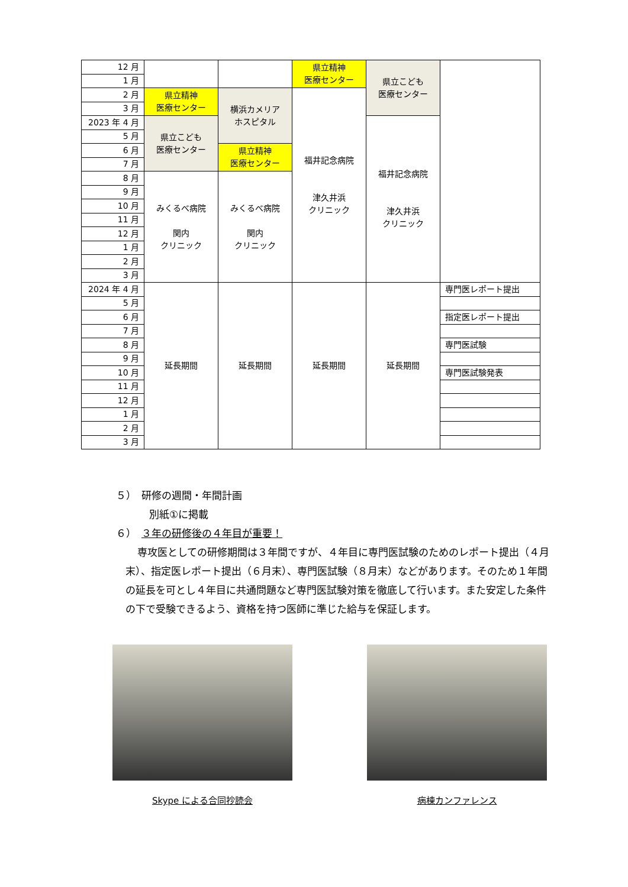| 12 月 | | | 県立精神 医療センター | 県立こども 医療センター | |
| 1 月 | | | | | |
| 2 月 | 県立精神 医療センター | 横浜カメリア ホスピタル | 福井記念病院 津久井浜 クリニック | | |
| 3 月 | | | | | |
| 2023 年 4 月 | 県立こども 医療センター | | | 福井記念病院 津久井浜 クリニック | |
| 5 月 | | | | | |
| 6 月 | | 県立精神 医療センター | | | |
| 7 月 | | | | | |
| 8 月 | みくるべ病院 関内 クリニック | みくるべ病院 関内 クリニック | | | |
| 9 月 | | | | | |
| 10 月 | | | | | |
| 11 月 | | | | | |
| 12 月 | | | | | |
| 1 月 | | | | | |
| 2 月 | | | | | |
| 3 月 | | | | | |
| 2024 年 4 月 | 延長期間 | 延長期間 | 延長期間 | 延長期間 | 専門医レポート提出 |
| 5 月 | | | | | |
| 6 月 | | | | | 指定医レポート提出 |
| 7 月 | | | | | |
| 8 月 | | | | | 専門医試験 |
| 9 月 | | | | | |
| 10 月 | | | | | 専門医試験発表 |
| 11 月 | | | | | |
| 12 月 | | | | | |
| 1 月 | | | | | |
| 2 月 | | | | | |
| 3 月 | | | | | |
５）　研修の週間・年間計画
別紙①に掲載
６）　３年の研修後の４年目が重要！
専攻医としての研修期間は３年間ですが、４年目に専門医試験のためのレポート提出（４月末）、指定医レポート提出（６月末）、専門医試験（８月末）などがあります。そのため１年間の延長を可とし４年目に共通問題など専門医試験対策を徹底して行います。また安定した条件の下で受験できるよう、資格を持つ医師に準じた給与を保証します。
Skype による合同抄読会 病棟カンファレンス